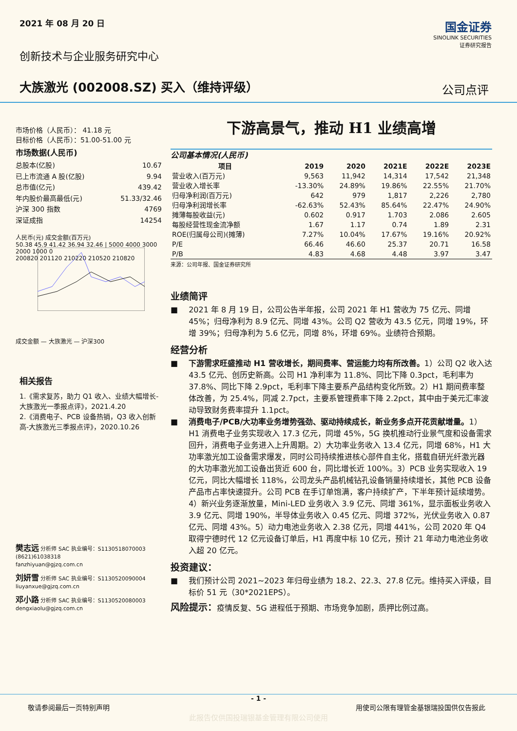2021 年 08 月 20 日
创新技术与企业服务研究中心
大族激光 (002008.SZ) 买入（维持评级）
国金证券
SINOLINK SECURITIES
证券研究报告
公司点评
市场价格（人民币）： 41.18 元
目标价格（人民币）：51.00-51.00 元
市场数据(人民币)
总股本(亿股) 10.67
已上市流通 A 股(亿股) 9.94
总市值(亿元) 439.42
年内股价最高最低(元) 51.33/32.46
沪深 300 指数 4769
深证成指 14254
人民币(元) 成交金额(百万元)
50.38 45.9 41.42 36.94 32.46 | 5000 4000 3000 2000 1000 0
200820 201120 210220 210520 210820
成交金额 — 大族激光 — 沪深300
相关报告
1.《需求复苏，助力 Q1 收入、业绩大幅增长-大族激光一季报点评》，2021.4.20
2.《消费电子、PCB 设备热销，Q3 收入创新高-大族激光三季报点评》，2020.10.26
樊志远 分析师 SAC 执业编号：S1130518070003
(8621)61038318
fanzhiyuan@gjzq.com.cn
刘妍雪 分析师 SAC 执业编号：S1130520090004
liuyanxue@gjzq.com.cn
邓小路 分析师 SAC 执业编号：S1130520080003
dengxiaolu@gjzq.com.cn
下游高景气，推动 H1 业绩高增
公司基本情况(人民币)
| 项目 | 2019 | 2020 | 2021E | 2022E | 2023E |
| --- | --- | --- | --- | --- | --- |
| 营业收入(百万元) | 9,563 | 11,942 | 14,314 | 17,542 | 21,348 |
| 营业收入增长率 | -13.30% | 24.89% | 19.86% | 22.55% | 21.70% |
| 归母净利润(百万元) | 642 | 979 | 1,817 | 2,226 | 2,780 |
| 归母净利润增长率 | -62.63% | 52.43% | 85.64% | 22.47% | 24.90% |
| 摊薄每股收益(元) | 0.602 | 0.917 | 1.703 | 2.086 | 2.605 |
| 每股经营性现金流净额 | 1.67 | 1.17 | 0.74 | 1.89 | 2.31 |
| ROE(归属母公司)(摊薄) | 7.27% | 10.04% | 17.67% | 19.16% | 20.92% |
| P/E | 66.46 | 46.60 | 25.37 | 20.71 | 16.58 |
| P/B | 4.83 | 4.68 | 4.48 | 3.97 | 3.47 |
来源：公司年报、国金证券研究所
业绩简评
■ 2021 年 8 月 19 日，公司公告半年报，公司 2021 年 H1 营收为 75 亿元、同增 45%；归母净利为 8.9 亿元、同增 43%。公司 Q2 营收为 43.5 亿元，同增 19%，环增 39%；归母净利为 5.6 亿元，同增 8%，环增 69%。业绩符合预期。
经营分析
■ 下游需求旺盛推动 H1 营收增长，期间费率、营运能力均有所改善。1）公司 Q2 收入达 43.5 亿元、创历史新高。公司 H1 净利率为 11.8%、同比下降 0.3pct，毛利率为 37.8%、同比下降 2.9pct，毛利率下降主要系产品结构变化所致。2）H1 期间费率整体改善，为 25.4%，同减 2.7pct，主要系管理费率下降 2.2pct，其中由于美元汇率波动导致财务费率提升 1.1pct。
■ 消费电子/PCB/大功率业务增势强劲、驱动持续成长，新业务多点开花贡献增量。1）H1 消费电子业务实现收入 17.3 亿元，同增 45%，5G 换机推动行业景气度和设备需求回升，消费电子业务进入上升周期。2）大功率业务收入 13.4 亿元，同增 68%，H1 大功率激光加工设备需求爆发，同时公司持续推进核心部件自主化，搭载自研光纤激光器的大功率激光加工设备出货近 600 台，同比增长近 100%。3）PCB 业务实现收入 19 亿元，同比大幅增长 118%，公司龙头产品机械钻孔设备销量持续增长，其他 PCB 设备产品市占率快速提升。公司 PCB 在手订单饱满，客户持续扩产，下半年预计延续增势。4）新兴业务逐渐放量，Mini-LED 业务收入 3.9 亿元、同增 361%，显示面板业务收入 3.9 亿元、同增 190%，半导体业务收入 0.45 亿元、同增 372%，光伏业务收入 0.87 亿元、同增 43%。5）动力电池业务收入 2.38 亿元，同增 441%，公司 2020 年 Q4 取得宁德时代 12 亿元设备订单后，H1 再度中标 10 亿元，预计 21 年动力电池业务收入超 20 亿元。
投资建议：
■ 我们预计公司 2021~2023 年归母业绩为 18.2、22.3、27.8 亿元。维持买入评级，目标价 51 元（30*2021EPS）。
风险提示：疫情反复、5G 进程低于预期、市场竞争加剧，质押比例过高。
- 1 -
敬请参阅最后一页特别声明 用使司公限有理管金基银瑞投国供仅告报此
此报告仅供国投瑞银基金管理有限公司使用